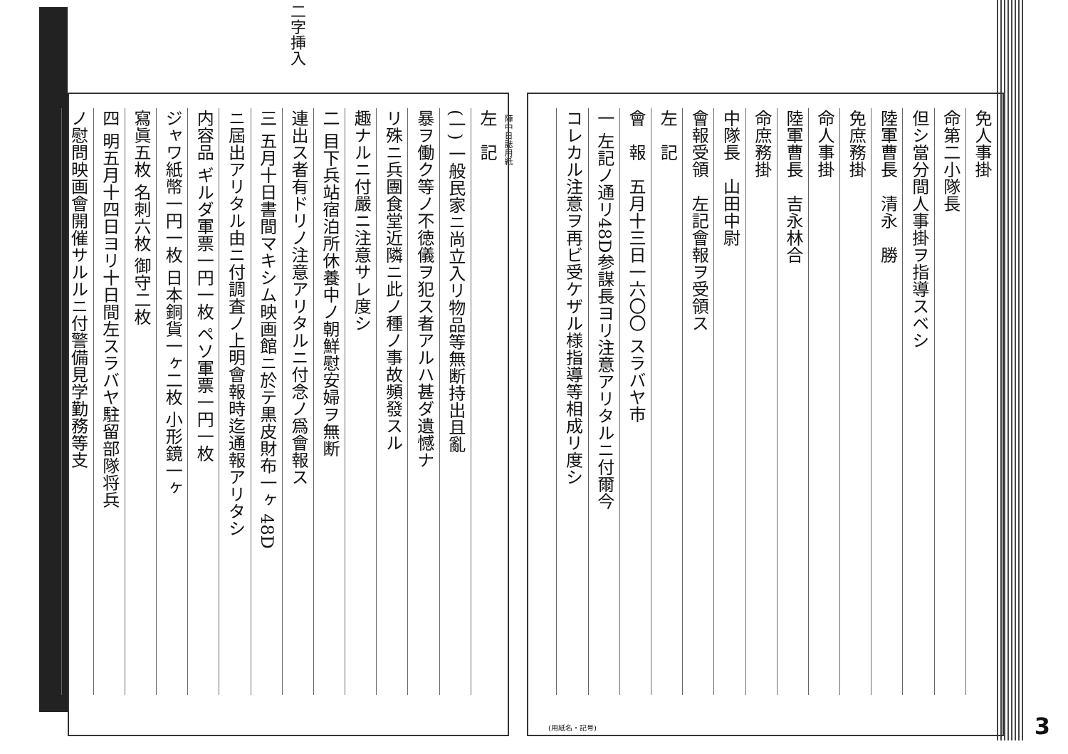二字挿入
陣中日誌用紙
左　記
(一) 一般民家ニ尚立入リ物品等無断持出且亂
暴ヲ働ク等ノ不徳儀ヲ犯ス者アルハ甚ダ遺憾ナ
リ殊ニ兵團食堂近隣ニ此ノ種ノ事故頻發スル
趣ナルニ付嚴ニ注意サレ度シ
二 目下兵站宿泊所休養中ノ朝鮮慰安婦ヲ無断
連出ス者有ドリノ注意アリタルニ付念ノ爲會報ス
三 五月十日書間マキシム映画館ニ於テ黒皮財布一ヶ 48D
ニ屆出アリタル由ニ付調査ノ上明會報時迄通報アリタシ
内容品 ギルダ軍票一円一枚 ペソ軍票一円一枚
ジャワ紙幣一円一枚 日本銅貨一ヶ二枚 小形鏡一ヶ
寫眞五枚 名刺六枚 御守二枚
四 明五月十四日ヨリ十日間左スラバヤ駐留部隊将兵
ノ慰問映画會開催サルルニ付警備見学勤務等支
免人事掛
命第二小隊長
但シ當分間人事掛ヲ指導スベシ
陸軍曹長　清永　勝
免庶務掛
命人事掛
陸軍曹長　吉永林合
命庶務掛
中隊長　山田中尉
會報受領　左記會報ヲ受領ス
左　記
會　報　五月十三日一六〇〇 スラバヤ市
一 左記ノ通リ48D参謀長ヨリ注意アリタルニ付爾今
コレカル注意ヲ再ビ受ケザル様指導等相成リ度シ
(用紙名・記号) 3